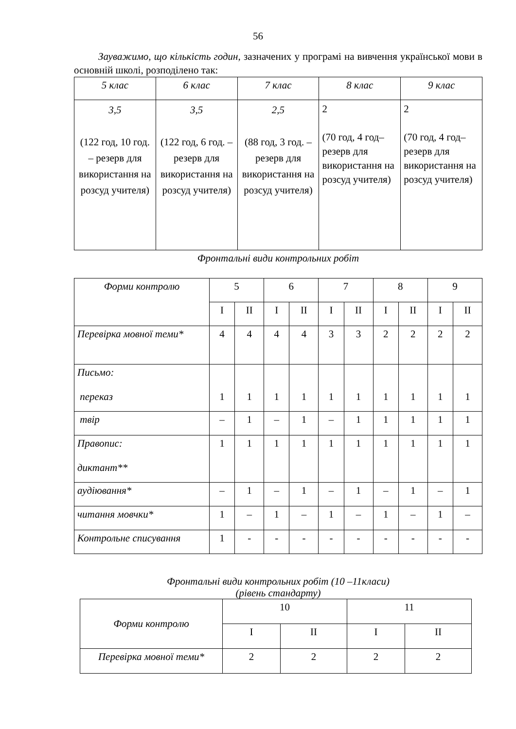56
Зауважимо, що кількість годин, зазначених у програмі на вивчення української мови в основній школі, розподілено так:
| 5 клас | 6 клас | 7 клас | 8 клас | 9 клас |
| 3,5 (122 год, 10 год. – резерв для використання на розсуд учителя) | 3,5 (122 год, 6 год. – резерв для використання на розсуд учителя) | 2,5 (88 год, 3 год. – резерв для використання на розсуд учителя) | 2 (70 год, 4 год–резерв для використання на розсуд учителя) | 2 (70 год, 4 год–резерв для використання на розсуд учителя) |
Фронтальні види контрольних робіт
| Форми контролю | 5 | | 6 | | 7 | | 8 | | 9 | |
| | I | II | I | II | I | II | I | II | I | II |
| Перевірка мовної теми* | 4 | 4 | 4 | 4 | 3 | 3 | 2 | 2 | 2 | 2 |
| Письмо: переказ | 1 | 1 | 1 | 1 | 1 | 1 | 1 | 1 | 1 | 1 |
| твір | – | 1 | – | 1 | – | 1 | 1 | 1 | 1 | 1 |
| Правопис: диктант** | 1 | 1 | 1 | 1 | 1 | 1 | 1 | 1 | 1 | 1 |
| аудіювання* | – | 1 | – | 1 | – | 1 | – | 1 | – | 1 |
| читання мовчки* | 1 | – | 1 | – | 1 | – | 1 | – | 1 | – |
| Контрольне списування | 1 | - | - | - | - | - | - | - | - | - |
Фронтальні види контрольних робіт (10 –11класи)
(рівень стандарту)
| Форми контролю | 10 | | 11 | |
| | I | II | I | II |
| Перевірка мовної теми* | 2 | 2 | 2 | 2 |